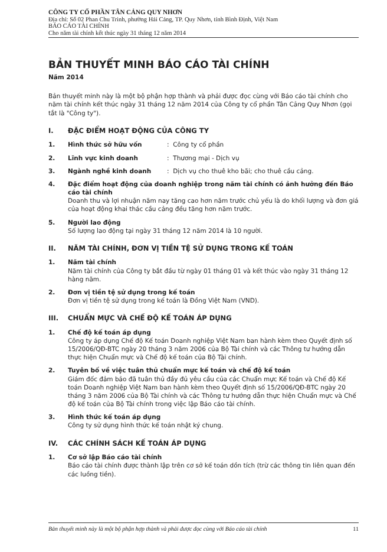CÔNG TY CỔ PHẦN TÂN CẢNG QUY NHƠN
Địa chỉ: Số 02 Phan Chu Trinh, phường Hải Cảng, TP. Quy Nhơn, tỉnh Bình Định, Việt Nam
BÁO CÁO TÀI CHÍNH
Cho năm tài chính kết thúc ngày 31 tháng 12 năm 2014
BẢN THUYẾT MINH BÁO CÁO TÀI CHÍNH
Năm 2014
Bản thuyết minh này là một bộ phận hợp thành và phải được đọc cùng với Báo cáo tài chính cho năm tài chính kết thúc ngày 31 tháng 12 năm 2014 của Công ty cổ phần Tân Cảng Quy Nhơn (gọi tắt là "Công ty").
I. ĐẶC ĐIỂM HOẠT ĐỘNG CỦA CÔNG TY
1. Hình thức sở hữu vốn: Công ty cổ phần
2. Lĩnh vực kinh doanh: Thương mại - Dịch vụ
3. Ngành nghề kinh doanh: Dịch vụ cho thuê kho bãi; cho thuê cầu cảng.
4. Đặc điểm hoạt động của doanh nghiệp trong năm tài chính có ảnh hưởng đến Báo cáo tài chính
Doanh thu và lợi nhuận năm nay tăng cao hơn năm trước chủ yếu là do khối lượng và đơn giá của hoạt động khai thác cầu cảng đều tăng hơn năm trước.
5. Người lao động
Số lượng lao động tại ngày 31 tháng 12 năm 2014 là 10 người.
II. NĂM TÀI CHÍNH, ĐƠN VỊ TIỀN TỆ SỬ DỤNG TRONG KẾ TOÁN
1. Năm tài chính
Năm tài chính của Công ty bắt đầu từ ngày 01 tháng 01 và kết thúc vào ngày 31 tháng 12 hàng năm.
2. Đơn vị tiền tệ sử dụng trong kế toán
Đơn vị tiền tệ sử dụng trong kế toán là Đồng Việt Nam (VND).
III. CHUẨN MỰC VÀ CHẾ ĐỘ KẾ TOÁN ÁP DỤNG
1. Chế độ kế toán áp dụng
Công ty áp dụng Chế độ Kế toán Doanh nghiệp Việt Nam ban hành kèm theo Quyết định số 15/2006/QĐ-BTC ngày 20 tháng 3 năm 2006 của Bộ Tài chính và các Thông tư hướng dẫn thực hiện Chuẩn mực và Chế độ kế toán của Bộ Tài chính.
2. Tuyên bố về việc tuân thủ chuẩn mực kế toán và chế độ kế toán
Giám đốc đảm bảo đã tuân thủ đầy đủ yêu cầu của các Chuẩn mực Kế toán và Chế độ Kế toán Doanh nghiệp Việt Nam ban hành kèm theo Quyết định số 15/2006/QĐ-BTC ngày 20 tháng 3 năm 2006 của Bộ Tài chính và các Thông tư hướng dẫn thực hiện Chuẩn mực và Chế độ kế toán của Bộ Tài chính trong việc lập Báo cáo tài chính.
3. Hình thức kế toán áp dụng
Công ty sử dụng hình thức kế toán nhật ký chung.
IV. CÁC CHÍNH SÁCH KẾ TOÁN ÁP DỤNG
1. Cơ sở lập Báo cáo tài chính
Báo cáo tài chính được thành lập trên cơ sở kế toán dồn tích (trừ các thông tin liên quan đến các luồng tiền).
Bản thuyết minh này là một bộ phận hợp thành và phải được đọc cùng với Báo cáo tài chính 11